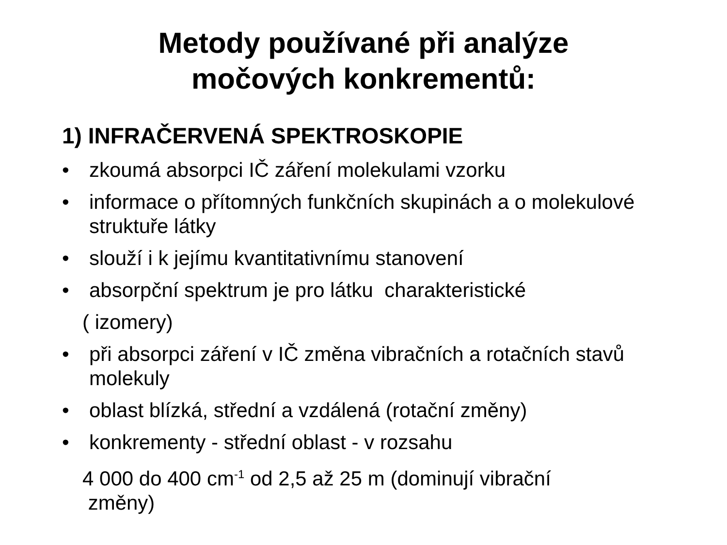Metody používané při analýze
močových konkrementů:
1) INFRAČERVENÁ SPEKTROSKOPIE
• zkoumá absorpci IČ záření molekulami vzorku
• informace o přítomných funkčních skupinách a o molekulové struktuře látky
• slouží i k jejímu kvantitativnímu stanovení
• absorpční spektrum je pro látku charakteristické
( izomery)
• při absorpci záření v IČ změna vibračních a rotačních stavů molekuly
• oblast blízká, střední a vzdálená (rotační změny)
• konkrementy - střední oblast - v rozsahu
4 000 do 400 cm<sup>-1</sup> od 2,5 až 25 m (dominují vibrační
změny)